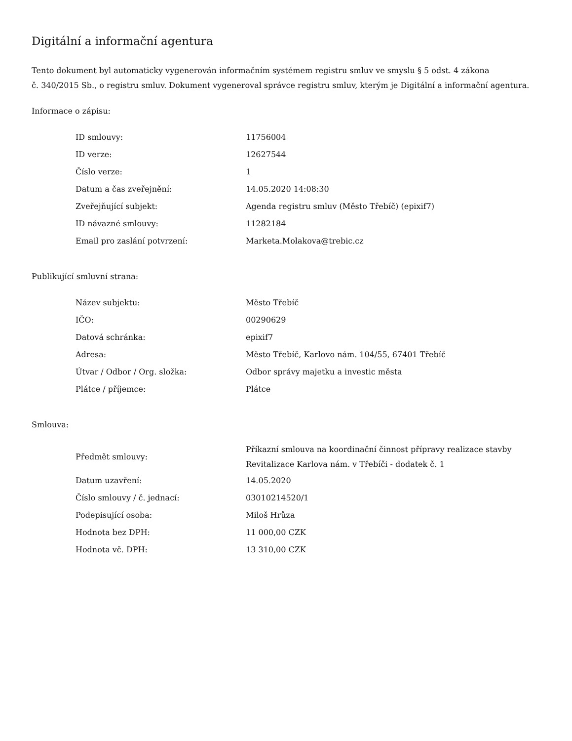Digitální a informační agentura
Tento dokument byl automaticky vygenerován informačním systémem registru smluv ve smyslu § 5 odst. 4 zákona
č. 340/2015 Sb., o registru smluv. Dokument vygeneroval správce registru smluv, kterým je Digitální a informační agentura.
Informace o zápisu:
| ID smlouvy: | 11756004 |
| ID verze: | 12627544 |
| Číslo verze: | 1 |
| Datum a čas zveřejnění: | 14.05.2020 14:08:30 |
| Zveřejňující subjekt: | Agenda registru smluv (Město Třebíč) (epixif7) |
| ID návazné smlouvy: | 11282184 |
| Email pro zaslání potvrzení: | Marketa.Molakova@trebic.cz |
Publikující smluvní strana:
| Název subjektu: | Město Třebíč |
| IČO: | 00290629 |
| Datová schránka: | epixif7 |
| Adresa: | Město Třebíč, Karlovo nám. 104/55, 67401 Třebíč |
| Útvar / Odbor / Org. složka: | Odbor správy majetku a investic města |
| Plátce / příjemce: | Plátce |
Smlouva:
| Předmět smlouvy: | Příkazní smlouva na koordinační činnost přípravy realizace stavby Revitalizace Karlova nám. v Třebíči - dodatek č. 1 |
| Datum uzavření: | 14.05.2020 |
| Číslo smlouvy / č. jednací: | 03010214520/1 |
| Podepisující osoba: | Miloš Hrůza |
| Hodnota bez DPH: | 11 000,00 CZK |
| Hodnota vč. DPH: | 13 310,00 CZK |